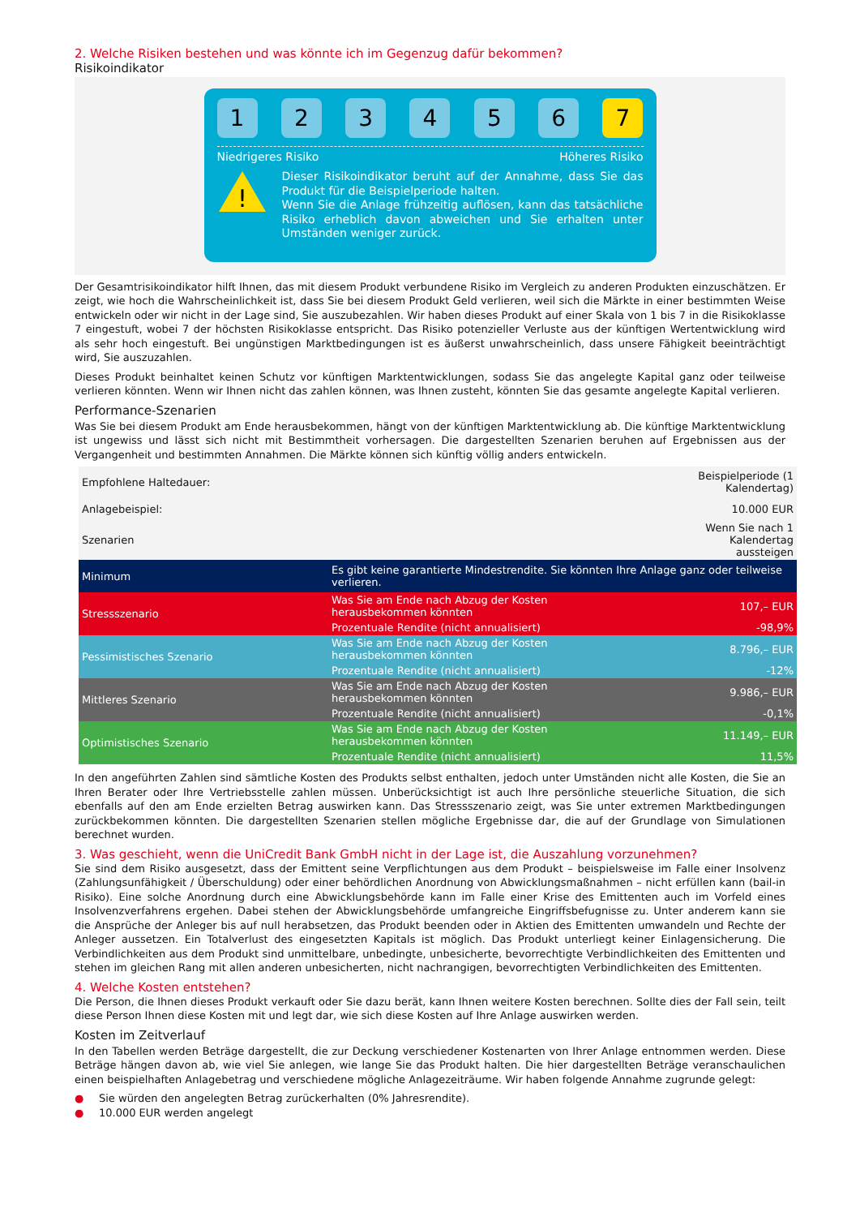2. Welche Risiken bestehen und was könnte ich im Gegenzug dafür bekommen?
Risikoindikator
1 2 3 4 5 6 7
Niedrigeres Risiko Höheres Risiko
!
Dieser Risikoindikator beruht auf der Annahme, dass Sie das Produkt für die Beispielperiode halten.
Wenn Sie die Anlage frühzeitig auflösen, kann das tatsächliche Risiko erheblich davon abweichen und Sie erhalten unter Umständen weniger zurück.
Der Gesamtrisikoindikator hilft Ihnen, das mit diesem Produkt verbundene Risiko im Vergleich zu anderen Produkten einzuschätzen. Er zeigt, wie hoch die Wahrscheinlichkeit ist, dass Sie bei diesem Produkt Geld verlieren, weil sich die Märkte in einer bestimmten Weise entwickeln oder wir nicht in der Lage sind, Sie auszubezahlen. Wir haben dieses Produkt auf einer Skala von 1 bis 7 in die Risikoklasse 7 eingestuft, wobei 7 der höchsten Risikoklasse entspricht. Das Risiko potenzieller Verluste aus der künftigen Wertentwicklung wird als sehr hoch eingestuft. Bei ungünstigen Marktbedingungen ist es äußerst unwahrscheinlich, dass unsere Fähigkeit beeinträchtigt wird, Sie auszuzahlen.
Dieses Produkt beinhaltet keinen Schutz vor künftigen Marktentwicklungen, sodass Sie das angelegte Kapital ganz oder teilweise verlieren könnten. Wenn wir Ihnen nicht das zahlen können, was Ihnen zusteht, könnten Sie das gesamte angelegte Kapital verlieren.
Performance-Szenarien
Was Sie bei diesem Produkt am Ende herausbekommen, hängt von der künftigen Marktentwicklung ab. Die künftige Marktentwicklung ist ungewiss und lässt sich nicht mit Bestimmtheit vorhersagen. Die dargestellten Szenarien beruhen auf Ergebnissen aus der Vergangenheit und bestimmten Annahmen. Die Märkte können sich künftig völlig anders entwickeln.
| Empfohlene Haltedauer: | | Beispielperiode (1 Kalendertag) |
| Anlagebeispiel: | | 10.000 EUR |
| Szenarien | | Wenn Sie nach 1 Kalendertag aussteigen |
| Minimum | Es gibt keine garantierte Mindestrendite. Sie könnten Ihre Anlage ganz oder teilweise verlieren. | |
| Stressszenario | Was Sie am Ende nach Abzug der Kosten herausbekommen könnten | 107,– EUR |
| | Prozentuale Rendite (nicht annualisiert) | -98,9% |
| Pessimistisches Szenario | Was Sie am Ende nach Abzug der Kosten herausbekommen könnten | 8.796,– EUR |
| | Prozentuale Rendite (nicht annualisiert) | -12% |
| Mittleres Szenario | Was Sie am Ende nach Abzug der Kosten herausbekommen könnten | 9.986,– EUR |
| | Prozentuale Rendite (nicht annualisiert) | -0,1% |
| Optimistisches Szenario | Was Sie am Ende nach Abzug der Kosten herausbekommen könnten | 11.149,– EUR |
| | Prozentuale Rendite (nicht annualisiert) | 11,5% |
In den angeführten Zahlen sind sämtliche Kosten des Produkts selbst enthalten, jedoch unter Umständen nicht alle Kosten, die Sie an Ihren Berater oder Ihre Vertriebsstelle zahlen müssen. Unberücksichtigt ist auch Ihre persönliche steuerliche Situation, die sich ebenfalls auf den am Ende erzielten Betrag auswirken kann. Das Stressszenario zeigt, was Sie unter extremen Marktbedingungen zurückbekommen könnten. Die dargestellten Szenarien stellen mögliche Ergebnisse dar, die auf der Grundlage von Simulationen berechnet wurden.
3. Was geschieht, wenn die UniCredit Bank GmbH nicht in der Lage ist, die Auszahlung vorzunehmen?
Sie sind dem Risiko ausgesetzt, dass der Emittent seine Verpflichtungen aus dem Produkt – beispielsweise im Falle einer Insolvenz (Zahlungsunfähigkeit / Überschuldung) oder einer behördlichen Anordnung von Abwicklungsmaßnahmen – nicht erfüllen kann (bail-in Risiko). Eine solche Anordnung durch eine Abwicklungsbehörde kann im Falle einer Krise des Emittenten auch im Vorfeld eines Insolvenzverfahrens ergehen. Dabei stehen der Abwicklungsbehörde umfangreiche Eingriffsbefugnisse zu. Unter anderem kann sie die Ansprüche der Anleger bis auf null herabsetzen, das Produkt beenden oder in Aktien des Emittenten umwandeln und Rechte der Anleger aussetzen. Ein Totalverlust des eingesetzten Kapitals ist möglich. Das Produkt unterliegt keiner Einlagensicherung. Die Verbindlichkeiten aus dem Produkt sind unmittelbare, unbedingte, unbesicherte, bevorrechtigte Verbindlichkeiten des Emittenten und stehen im gleichen Rang mit allen anderen unbesicherten, nicht nachrangigen, bevorrechtigten Verbindlichkeiten des Emittenten.
4. Welche Kosten entstehen?
Die Person, die Ihnen dieses Produkt verkauft oder Sie dazu berät, kann Ihnen weitere Kosten berechnen. Sollte dies der Fall sein, teilt diese Person Ihnen diese Kosten mit und legt dar, wie sich diese Kosten auf Ihre Anlage auswirken werden.
Kosten im Zeitverlauf
In den Tabellen werden Beträge dargestellt, die zur Deckung verschiedener Kostenarten von Ihrer Anlage entnommen werden. Diese Beträge hängen davon ab, wie viel Sie anlegen, wie lange Sie das Produkt halten. Die hier dargestellten Beträge veranschaulichen einen beispielhaften Anlagebetrag und verschiedene mögliche Anlagezeiträume. Wir haben folgende Annahme zugrunde gelegt:
● Sie würden den angelegten Betrag zurückerhalten (0% Jahresrendite).
● 10.000 EUR werden angelegt